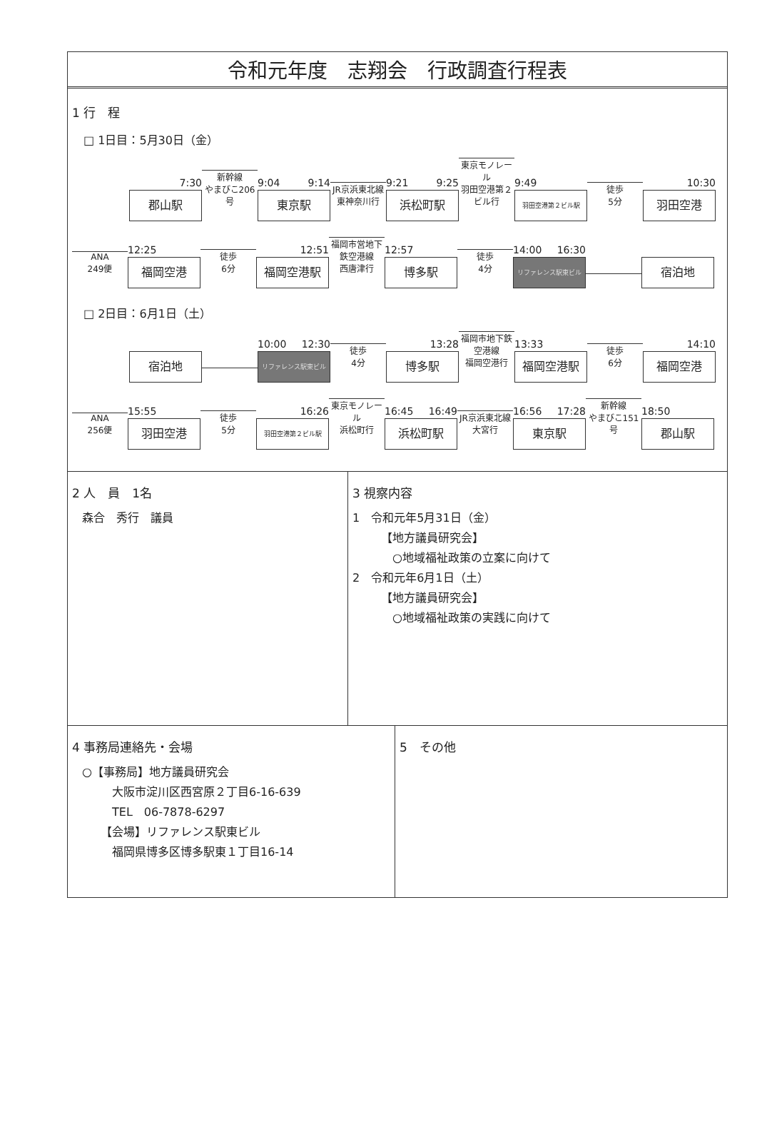令和元年度　志翔会　行政調査行程表
1 行　程
□ 1日目：5月30日（金）
7:30
郡山駅
新幹線
やまびこ206号
9:04 9:14
東京駅
JR京浜東北線
東神奈川行
9:21 9:25
浜松町駅
東京モノレール
羽田空港第２ビル行
9:49
羽田空港第２ビル駅
徒歩
5分
10:30
羽田空港
ANA
249便
12:25
福岡空港
徒歩
6分
12:51
福岡空港駅
福岡市営地下鉄空港線
西唐津行
12:57
博多駅
徒歩
4分
14:00 16:30
リファレンス駅東ビル
宿泊地
□ 2日目：6月1日（土）
宿泊地
10:00 12:30
リファレンス駅東ビル
徒歩
4分
13:28
博多駅
福岡市地下鉄空港線
福岡空港行
13:33
福岡空港駅
徒歩
6分
14:10
福岡空港
ANA
256便
15:55
羽田空港
徒歩
5分
16:26
羽田空港第２ビル駅
東京モノレール
浜松町行
16:45 16:49
浜松町駅
JR京浜東北線
大宮行
16:56 17:28
東京駅
新幹線
やまびこ151号
18:50
郡山駅
2 人　員　1名
森合　秀行　議員
3 視察内容
1　令和元年5月31日（金）
【地方議員研究会】
○地域福祉政策の立案に向けて
2　令和元年6月1日（土）
【地方議員研究会】
○地域福祉政策の実践に向けて
4 事務局連絡先・会場
○【事務局】地方議員研究会
大阪市淀川区西宮原２丁目6-16-639
TEL　06-7878-6297
【会場】リファレンス駅東ビル
福岡県博多区博多駅東１丁目16-14
5　その他